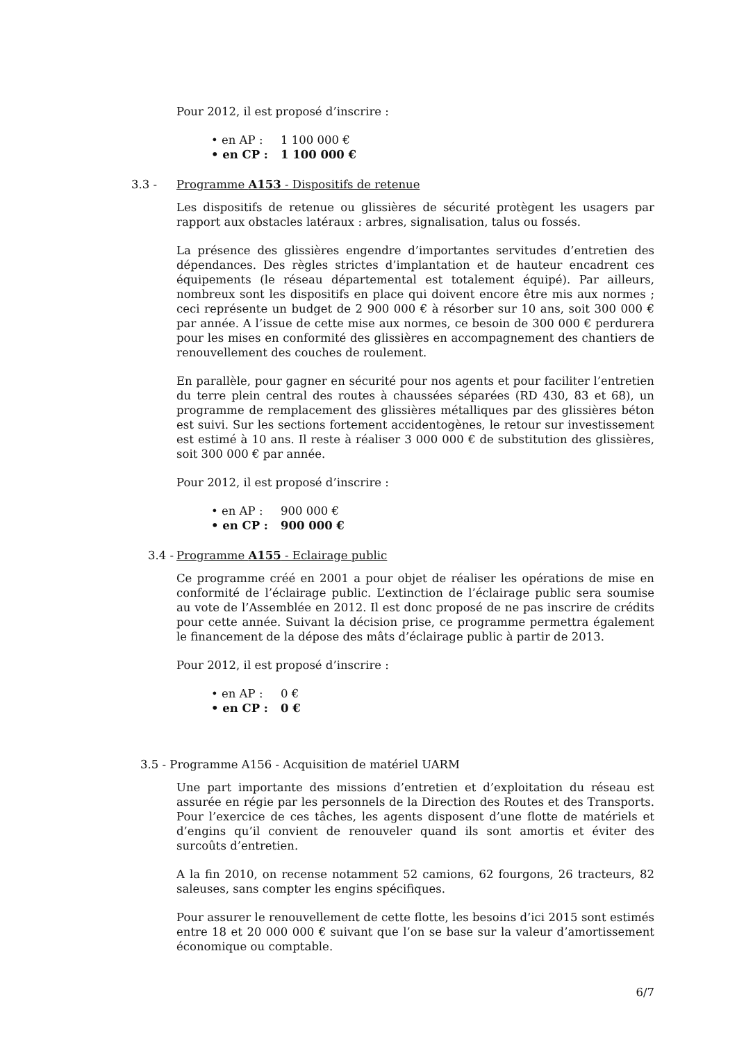Pour 2012, il est proposé d’inscrire :
• en AP : 1 100 000 €
• en CP : 1 100 000 €
3.3 - Programme A153 - Dispositifs de retenue
Les dispositifs de retenue ou glissières de sécurité protègent les usagers par rapport aux obstacles latéraux : arbres, signalisation, talus ou fossés.
La présence des glissières engendre d’importantes servitudes d’entretien des dépendances. Des règles strictes d’implantation et de hauteur encadrent ces équipements (le réseau départemental est totalement équipé). Par ailleurs, nombreux sont les dispositifs en place qui doivent encore être mis aux normes ; ceci représente un budget de 2 900 000 € à résorber sur 10 ans, soit 300 000 € par année. A l’issue de cette mise aux normes, ce besoin de 300 000 € perdurera pour les mises en conformité des glissières en accompagnement des chantiers de renouvellement des couches de roulement.
En parallèle, pour gagner en sécurité pour nos agents et pour faciliter l’entretien du terre plein central des routes à chaussées séparées (RD 430, 83 et 68), un programme de remplacement des glissières métalliques par des glissières béton est suivi. Sur les sections fortement accidentogènes, le retour sur investissement est estimé à 10 ans. Il reste à réaliser 3 000 000 € de substitution des glissières, soit 300 000 € par année.
Pour 2012, il est proposé d’inscrire :
• en AP : 900 000 €
• en CP : 900 000 €
3.4 - Programme A155 - Eclairage public
Ce programme créé en 2001 a pour objet de réaliser les opérations de mise en conformité de l’éclairage public. L’extinction de l’éclairage public sera soumise au vote de l’Assemblée en 2012. Il est donc proposé de ne pas inscrire de crédits pour cette année. Suivant la décision prise, ce programme permettra également le financement de la dépose des mâts d’éclairage public à partir de 2013.
Pour 2012, il est proposé d’inscrire :
• en AP : 0 €
• en CP : 0 €
3.5 - Programme A156 - Acquisition de matériel UARM
Une part importante des missions d’entretien et d’exploitation du réseau est assurée en régie par les personnels de la Direction des Routes et des Transports. Pour l’exercice de ces tâches, les agents disposent d’une flotte de matériels et d’engins qu’il convient de renouveler quand ils sont amortis et éviter des surcoûts d’entretien.
A la fin 2010, on recense notamment 52 camions, 62 fourgons, 26 tracteurs, 82 saleuses, sans compter les engins spécifiques.
Pour assurer le renouvellement de cette flotte, les besoins d’ici 2015 sont estimés entre 18 et 20 000 000 € suivant que l’on se base sur la valeur d’amortissement économique ou comptable.
6/7